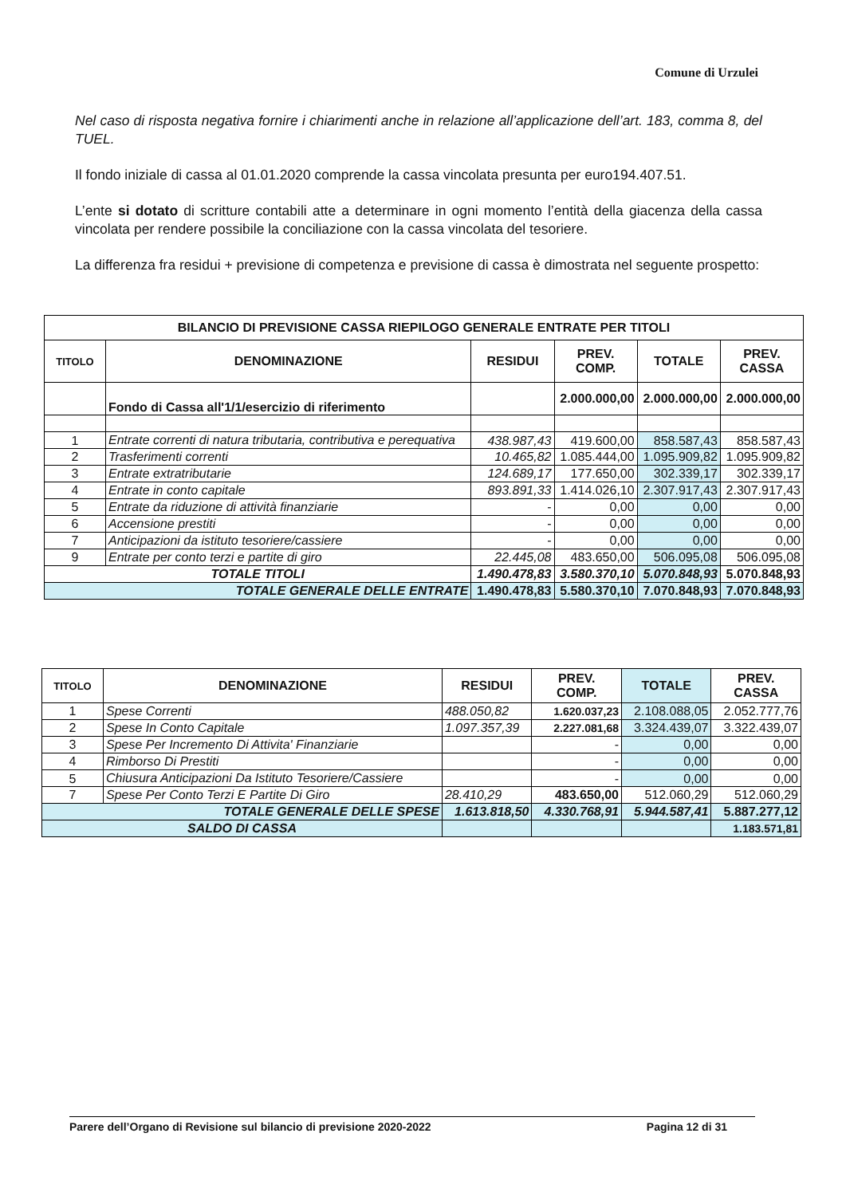Comune di Urzulei
Nel caso di risposta negativa fornire i chiarimenti anche in relazione all’applicazione dell’art. 183, comma 8, del TUEL.
Il fondo iniziale di cassa al 01.01.2020 comprende la cassa vincolata presunta per euro194.407.51.
L’ente si dotato di scritture contabili atte a determinare in ogni momento l’entità della giacenza della cassa vincolata per rendere possibile la conciliazione con la cassa vincolata del tesoriere.
La differenza fra residui + previsione di competenza e previsione di cassa è dimostrata nel seguente prospetto:
| BILANCIO DI PREVISIONE CASSA RIEPILOGO GENERALE ENTRATE PER TITOLI | | | | | |
| --- | --- | --- | --- | --- | --- |
| TITOLO | DENOMINAZIONE | RESIDUI | PREV. COMP. | TOTALE | PREV. CASSA |
| | Fondo di Cassa all'1/1/esercizio di riferimento | | 2.000.000,00 | 2.000.000,00 | 2.000.000,00 |
| 1 | Entrate correnti di natura tributaria, contributiva e perequativa | 438.987,43 | 419.600,00 | 858.587,43 | 858.587,43 |
| 2 | Trasferimenti correnti | 10.465,82 | 1.085.444,00 | 1.095.909,82 | 1.095.909,82 |
| 3 | Entrate extratributarie | 124.689,17 | 177.650,00 | 302.339,17 | 302.339,17 |
| 4 | Entrate in conto capitale | 893.891,33 | 1.414.026,10 | 2.307.917,43 | 2.307.917,43 |
| 5 | Entrate da riduzione di attività finanziarie | - | 0,00 | 0,00 | 0,00 |
| 6 | Accensione prestiti | - | 0,00 | 0,00 | 0,00 |
| 7 | Anticipazioni da istituto tesoriere/cassiere | - | 0,00 | 0,00 | 0,00 |
| 9 | Entrate per conto terzi e partite di giro | 22.445,08 | 483.650,00 | 506.095,08 | 506.095,08 |
| TOTALE TITOLI | | 1.490.478,83 | 3.580.370,10 | 5.070.848,93 | 5.070.848,93 |
| TOTALE GENERALE DELLE ENTRATE | | 1.490.478,83 | 5.580.370,10 | 7.070.848,93 | 7.070.848,93 |
| TITOLO | DENOMINAZIONE | RESIDUI | PREV. COMP. | TOTALE | PREV. CASSA |
| --- | --- | --- | --- | --- | --- |
| 1 | Spese Correnti | 488.050,82 | 1.620.037,23 | 2.108.088,05 | 2.052.777,76 |
| 2 | Spese In Conto Capitale | 1.097.357,39 | 2.227.081,68 | 3.324.439,07 | 3.322.439,07 |
| 3 | Spese Per Incremento Di Attivita' Finanziarie | | - | 0,00 | 0,00 |
| 4 | Rimborso Di Prestiti | | - | 0,00 | 0,00 |
| 5 | Chiusura Anticipazioni Da Istituto Tesoriere/Cassiere | | - | 0,00 | 0,00 |
| 7 | Spese Per Conto Terzi E Partite Di Giro | 28.410,29 | 483.650,00 | 512.060,29 | 512.060,29 |
| TOTALE GENERALE DELLE SPESE | | 1.613.818,50 | 4.330.768,91 | 5.944.587,41 | 5.887.277,12 |
| SALDO DI CASSA | | | | | 1.183.571,81 |
Parere dell’Organo di Revisione sul bilancio di previsione 2020-2022 Pagina 12 di 31